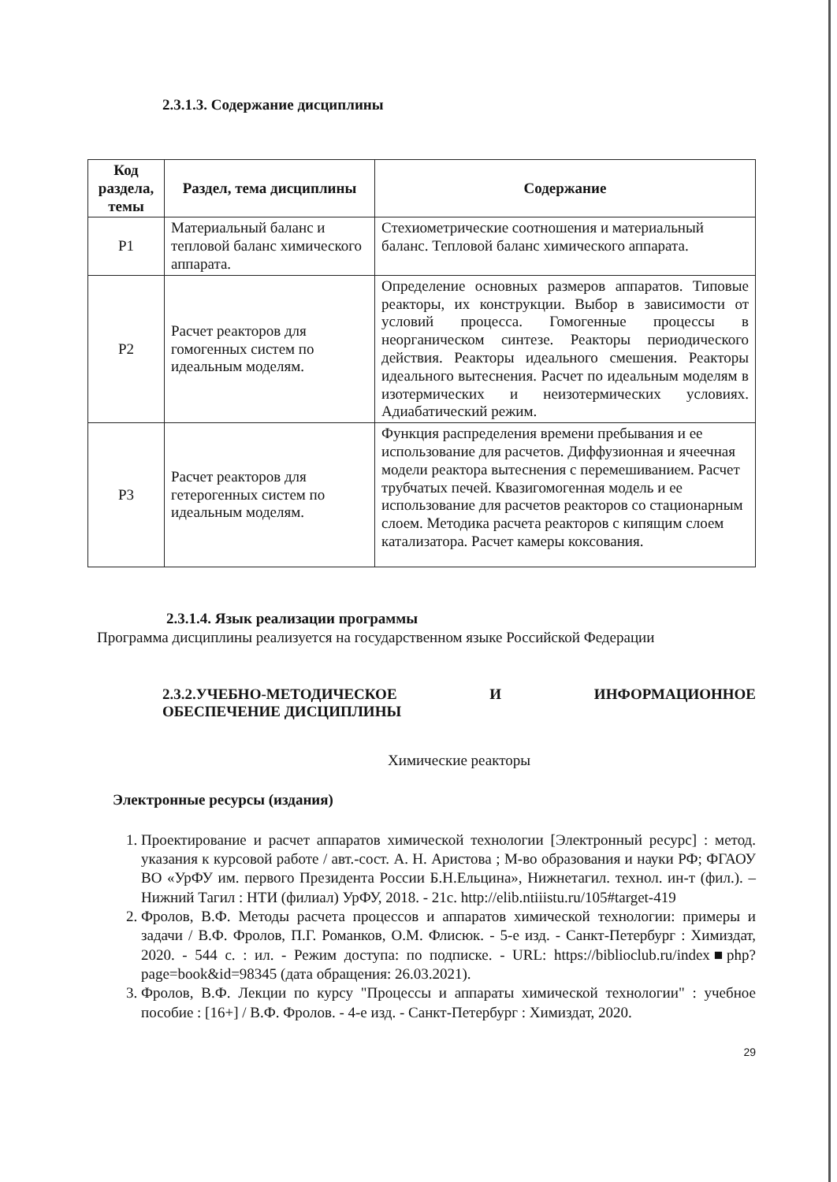2.3.1.3. Содержание дисциплины
| Код раздела, темы | Раздел, тема дисциплины | Содержание |
| --- | --- | --- |
| Р1 | Материальный баланс и тепловой баланс химического аппарата. | Стехиометрические соотношения и материальный баланс. Тепловой баланс химического аппарата. |
| Р2 | Расчет реакторов для гомогенных систем по идеальным моделям. | Определение основных размеров аппаратов. Типовые реакторы, их конструкции. Выбор в зависимости от условий процесса. Гомогенные процессы в неорганическом синтезе. Реакторы периодического действия. Реакторы идеального смешения. Реакторы идеального вытеснения. Расчет по идеальным моделям в изотермических и неизотермических условиях. Адиабатический режим. |
| Р3 | Расчет реакторов для гетерогенных систем по идеальным моделям. | Функция распределения времени пребывания и ее использование для расчетов. Диффузионная и ячеечная модели реактора вытеснения с перемешиванием. Расчет трубчатых печей. Квазигомогенная модель и ее использование для расчетов реакторов со стационарным слоем. Методика расчета реакторов с кипящим слоем катализатора. Расчет камеры коксования. |
2.3.1.4. Язык реализации программы
Программа дисциплины реализуется на государственном языке Российской Федерации
2.3.2.УЧЕБНО-МЕТОДИЧЕСКОЕ И ИНФОРМАЦИОННОЕ
ОБЕСПЕЧЕНИЕ ДИСЦИПЛИНЫ
Химические реакторы
Электронные ресурсы (издания)
1. Проектирование и расчет аппаратов химической технологии [Электронный ресурс] : метод. указания к курсовой работе / авт.-сост. А. Н. Аристова ; М-во образования и науки РФ; ФГАОУ ВО «УрФУ им. первого Президента России Б.Н.Ельцина», Нижнетагил. технол. ин-т (фил.). – Нижний Тагил : НТИ (филиал) УрФУ, 2018. - 21с. http://elib.ntiiistu.ru/105#target-419
2. Фролов, В.Ф. Методы расчета процессов и аппаратов химической технологии: примеры и задачи / В.Ф. Фролов, П.Г. Романков, О.М. Флисюк. - 5-е изд. - Санкт-Петербург : Химиздат, 2020. - 544 с. : ил. - Режим доступа: по подписке. - URL: https://biblioclub.ru/index■php?page=book&id=98345 (дата обращения: 26.03.2021).
3. Фролов, В.Ф. Лекции по курсу "Процессы и аппараты химической технологии" : учебное пособие : [16+] / В.Ф. Фролов. - 4-е изд. - Санкт-Петербург : Химиздат, 2020.
29